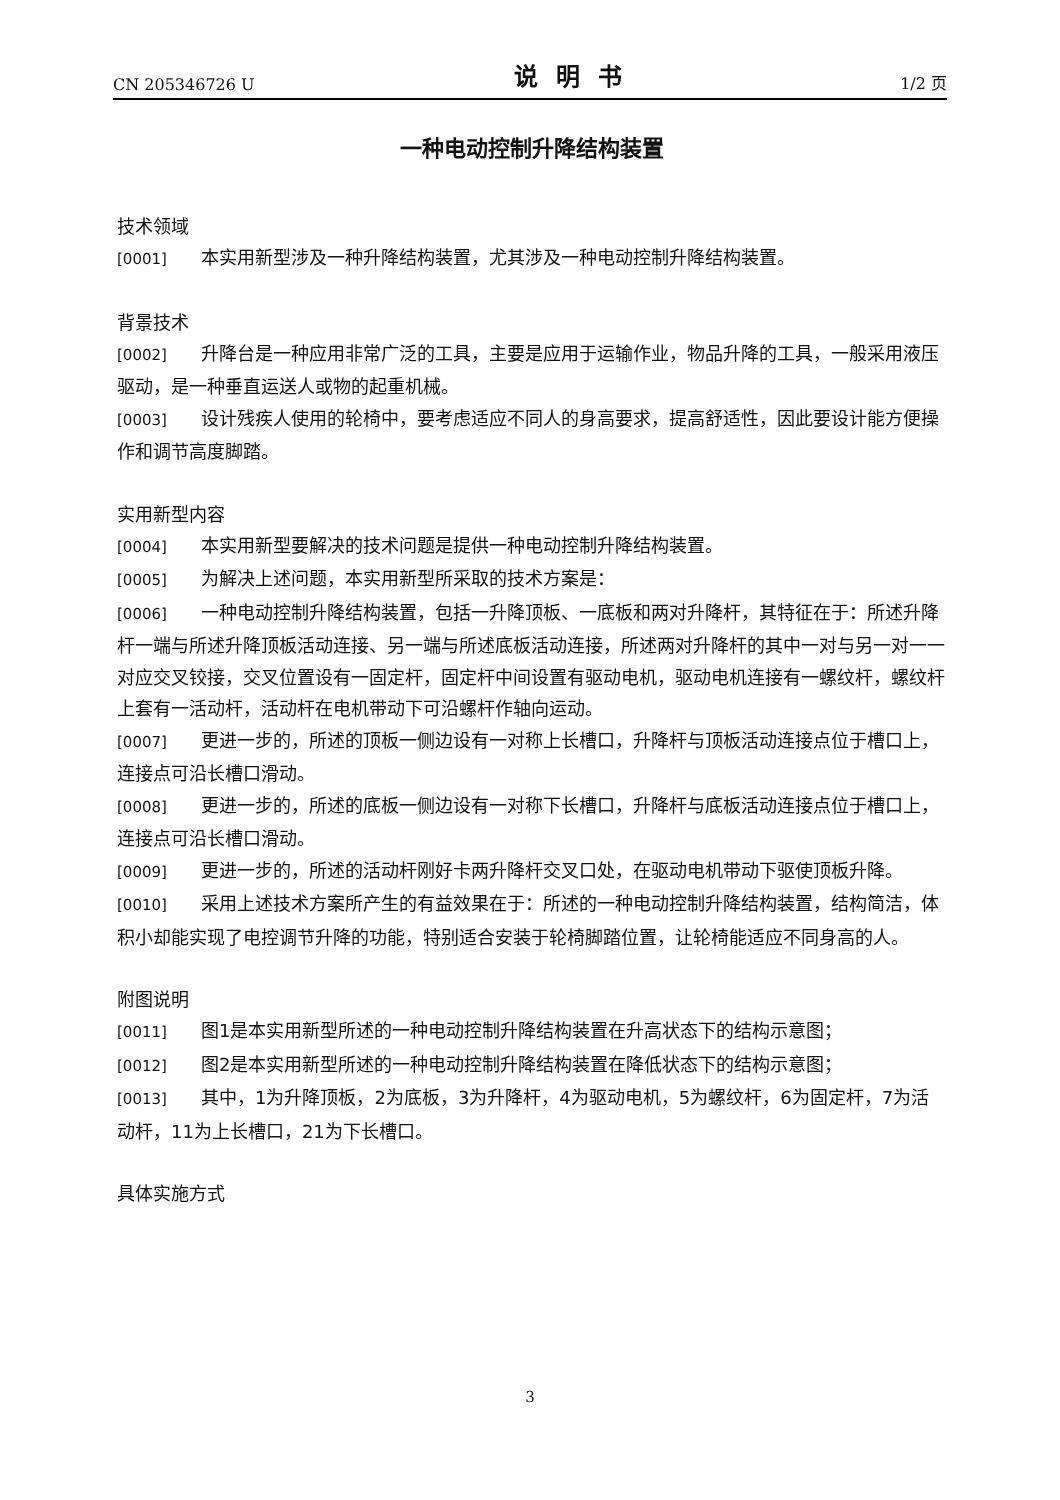CN 205346726 U 说明书 1/2 页
一种电动控制升降结构装置
技术领域
[0001] 本实用新型涉及一种升降结构装置，尤其涉及一种电动控制升降结构装置。
背景技术
[0002] 升降台是一种应用非常广泛的工具，主要是应用于运输作业，物品升降的工具，一般采用液压驱动，是一种垂直运送人或物的起重机械。
[0003] 设计残疾人使用的轮椅中，要考虑适应不同人的身高要求，提高舒适性，因此要设计能方便操作和调节高度脚踏。
实用新型内容
[0004] 本实用新型要解决的技术问题是提供一种电动控制升降结构装置。
[0005] 为解决上述问题，本实用新型所采取的技术方案是：
[0006] 一种电动控制升降结构装置，包括一升降顶板、一底板和两对升降杆，其特征在于：所述升降杆一端与所述升降顶板活动连接、另一端与所述底板活动连接，所述两对升降杆的其中一对与另一对一一对应交叉铰接，交叉位置设有一固定杆，固定杆中间设置有驱动电机，驱动电机连接有一螺纹杆，螺纹杆上套有一活动杆，活动杆在电机带动下可沿螺杆作轴向运动。
[0007] 更进一步的，所述的顶板一侧边设有一对称上长槽口，升降杆与顶板活动连接点位于槽口上，连接点可沿长槽口滑动。
[0008] 更进一步的，所述的底板一侧边设有一对称下长槽口，升降杆与底板活动连接点位于槽口上，连接点可沿长槽口滑动。
[0009] 更进一步的，所述的活动杆刚好卡两升降杆交叉口处，在驱动电机带动下驱使顶板升降。
[0010] 采用上述技术方案所产生的有益效果在于：所述的一种电动控制升降结构装置，结构简洁，体积小却能实现了电控调节升降的功能，特别适合安装于轮椅脚踏位置，让轮椅能适应不同身高的人。
附图说明
[0011] 图1是本实用新型所述的一种电动控制升降结构装置在升高状态下的结构示意图；
[0012] 图2是本实用新型所述的一种电动控制升降结构装置在降低状态下的结构示意图；
[0013] 其中，1为升降顶板，2为底板，3为升降杆，4为驱动电机，5为螺纹杆，6为固定杆，7为活动杆，11为上长槽口，21为下长槽口。
具体实施方式
3